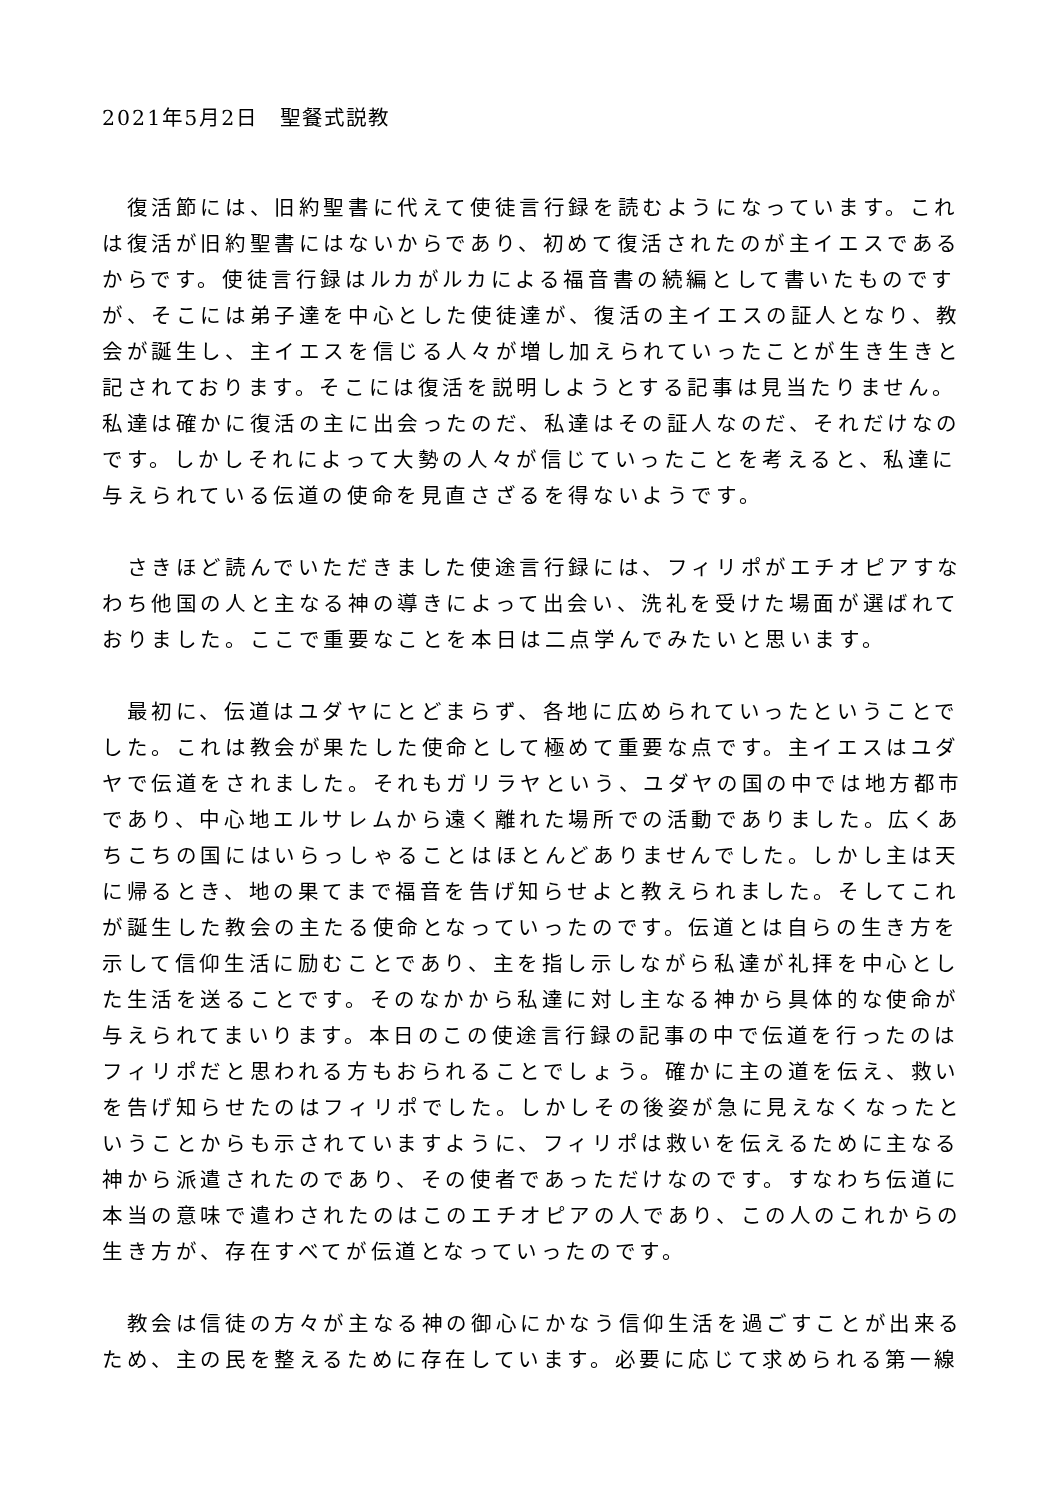2021年5月2日　聖餐式説教
　復活節には、旧約聖書に代えて使徒言行録を読むようになっています。これは復活が旧約聖書にはないからであり、初めて復活されたのが主イエスであるからです。使徒言行録はルカがルカによる福音書の続編として書いたものですが、そこには弟子達を中心とした使徒達が、復活の主イエスの証人となり、教会が誕生し、主イエスを信じる人々が増し加えられていったことが生き生きと記されております。そこには復活を説明しようとする記事は見当たりません。私達は確かに復活の主に出会ったのだ、私達はその証人なのだ、それだけなのです。しかしそれによって大勢の人々が信じていったことを考えると、私達に与えられている伝道の使命を見直さざるを得ないようです。
　さきほど読んでいただきました使途言行録には、フィリポがエチオピアすなわち他国の人と主なる神の導きによって出会い、洗礼を受けた場面が選ばれておりました。ここで重要なことを本日は二点学んでみたいと思います。
　最初に、伝道はユダヤにとどまらず、各地に広められていったということでした。これは教会が果たした使命として極めて重要な点です。主イエスはユダヤで伝道をされました。それもガリラヤという、ユダヤの国の中では地方都市であり、中心地エルサレムから遠く離れた場所での活動でありました。広くあちこちの国にはいらっしゃることはほとんどありませんでした。しかし主は天に帰るとき、地の果てまで福音を告げ知らせよと教えられました。そしてこれが誕生した教会の主たる使命となっていったのです。伝道とは自らの生き方を示して信仰生活に励むことであり、主を指し示しながら私達が礼拝を中心とした生活を送ることです。そのなかから私達に対し主なる神から具体的な使命が与えられてまいります。本日のこの使途言行録の記事の中で伝道を行ったのはフィリポだと思われる方もおられることでしょう。確かに主の道を伝え、救いを告げ知らせたのはフィリポでした。しかしその後姿が急に見えなくなったということからも示されていますように、フィリポは救いを伝えるために主なる神から派遣されたのであり、その使者であっただけなのです。すなわち伝道に本当の意味で遣わされたのはこのエチオピアの人であり、この人のこれからの生き方が、存在すべてが伝道となっていったのです。
　教会は信徒の方々が主なる神の御心にかなう信仰生活を過ごすことが出来るため、主の民を整えるために存在しています。必要に応じて求められる第一線